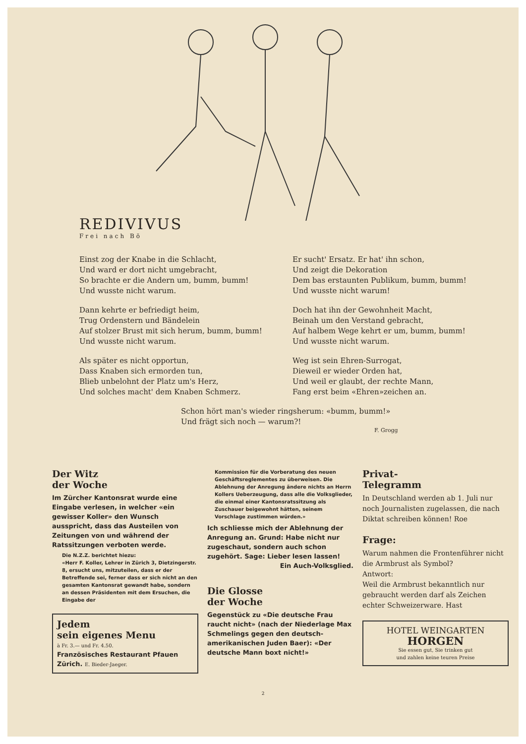REDIVIVUS
Frei nach Bö
Einst zog der Knabe in die Schlacht,
Und ward er dort nicht umgebracht,
So brachte er die Andern um, bumm, bumm!
Und wusste nicht warum.
Dann kehrte er befriedigt heim,
Trug Ordenstern und Bändelein
Auf stolzer Brust mit sich herum, bumm, bumm!
Und wusste nicht warum.
Als später es nicht opportun,
Dass Knaben sich ermorden tun,
Blieb unbelohnt der Platz um's Herz,
Und solches macht' dem Knaben Schmerz.
Er sucht' Ersatz. Er hat' ihn schon,
Und zeigt die Dekoration
Dem bas erstaunten Publikum, bumm, bumm!
Und wusste nicht warum!
Doch hat ihn der Gewohnheit Macht,
Beinah um den Verstand gebracht,
Auf halbem Wege kehrt er um, bumm, bumm!
Und wusste nicht warum.
Weg ist sein Ehren-Surrogat,
Dieweil er wieder Orden hat,
Und weil er glaubt, der rechte Mann,
Fang erst beim «Ehren»zeichen an.
Schon hört man's wieder ringsherum: «bumm, bumm!»
Und frägt sich noch — warum?!
F. Grogg
Der Witz
der Woche
Im Zürcher Kantonsrat wurde eine Eingabe verlesen, in welcher «ein gewisser Koller» den Wunsch ausspricht, dass das Austeilen von Zeitungen von und während der Ratssitzungen verboten werde.
Die N.Z.Z. berichtet hiezu:
«Herr F. Koller, Lehrer in Zürich 3, Dietzingerstr. 8, ersucht uns, mitzuteilen, dass er der Betreffende sei, ferner dass er sich nicht an den gesamten Kantonsrat gewandt habe, sondern an dessen Präsidenten mit dem Ersuchen, die Eingabe der
Jedem
sein eigenes Menu
à Fr. 3.— und Fr. 4.50.
Französisches Restaurant Pfauen
Zürich. E. Bieder-Jaeger.
Kommission für die Vorberatung des neuen Geschäftsreglementes zu überweisen. Die Ablehnung der Anregung ändere nichts an Herrn Kollers Ueberzeugung, dass alle die Volksglieder, die einmal einer Kantonsratssitzung als Zuschauer beigewohnt hätten, seinem Vorschlage zustimmen würden.»
Ich schliesse mich der Ablehnung der Anregung an. Grund: Habe nicht nur zugeschaut, sondern auch schon zugehört. Sage: Lieber lesen lassen!
Ein Auch-Volksglied.
Die Glosse
der Woche
Gegenstück zu «Die deutsche Frau raucht nicht» (nach der Niederlage Max Schmelings gegen den deutsch-amerikanischen Juden Baer): «Der deutsche Mann boxt nicht!»
Privat-
Telegramm
In Deutschland werden ab 1. Juli nur noch Journalisten zugelassen, die nach Diktat schreiben können! Roe
Frage:
Warum nahmen die Frontenführer nicht die Armbrust als Symbol?
Antwort:
Weil die Armbrust bekanntlich nur gebraucht werden darf als Zeichen echter Schweizerware. Hast
HOTEL WEINGARTEN
HORGEN
Sie essen gut, Sie trinken gut
und zahlen keine teuren Preise
2